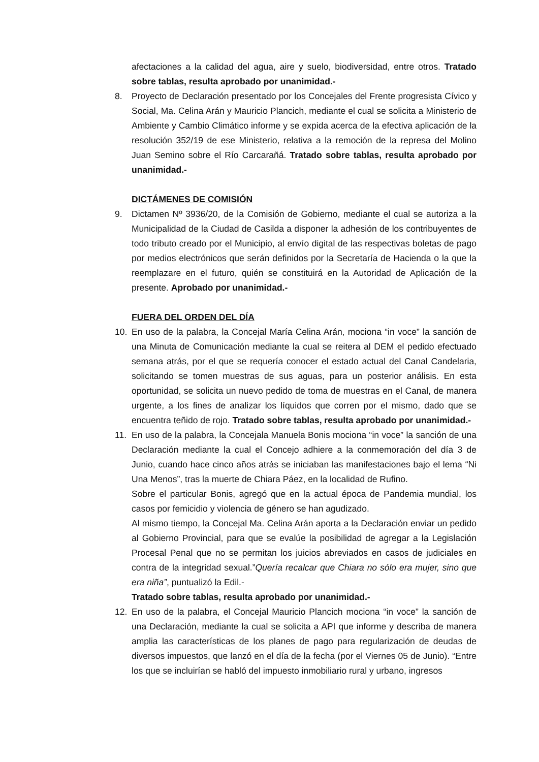afectaciones a la calidad del agua, aire y suelo, biodiversidad, entre otros. Tratado sobre tablas, resulta aprobado por unanimidad.-
8. Proyecto de Declaración presentado por los Concejales del Frente progresista Cívico y Social, Ma. Celina Arán y Mauricio Plancich, mediante el cual se solicita a Ministerio de Ambiente y Cambio Climático informe y se expida acerca de la efectiva aplicación de la resolución 352/19 de ese Ministerio, relativa a la remoción de la represa del Molino Juan Semino sobre el Río Carcarañá. Tratado sobre tablas, resulta aprobado por unanimidad.-
DICTÁMENES DE COMISIÓN
9. Dictamen Nº 3936/20, de la Comisión de Gobierno, mediante el cual se autoriza a la Municipalidad de la Ciudad de Casilda a disponer la adhesión de los contribuyentes de todo tributo creado por el Municipio, al envío digital de las respectivas boletas de pago por medios electrónicos que serán definidos por la Secretaría de Hacienda o la que la reemplazare en el futuro, quién se constituirá en la Autoridad de Aplicación de la presente. Aprobado por unanimidad.-
FUERA DEL ORDEN DEL DÍA
10. En uso de la palabra, la Concejal María Celina Arán, mociona “in voce” la sanción de una Minuta de Comunicación mediante la cual se reitera al DEM el pedido efectuado semana atrás, por el que se requería conocer el estado actual del Canal Candelaria, solicitando se tomen muestras de sus aguas, para un posterior análisis. En esta oportunidad, se solicita un nuevo pedido de toma de muestras en el Canal, de manera urgente, a los fines de analizar los líquidos que corren por el mismo, dado que se encuentra teñido de rojo. Tratado sobre tablas, resulta aprobado por unanimidad.-
11. En uso de la palabra, la Concejala Manuela Bonis mociona “in voce” la sanción de una Declaración mediante la cual el Concejo adhiere a la conmemoración del día 3 de Junio, cuando hace cinco años atrás se iniciaban las manifestaciones bajo el lema “Ni Una Menos”, tras la muerte de Chiara Páez, en la localidad de Rufino.
Sobre el particular Bonis, agregó que en la actual época de Pandemia mundial, los casos por femicidio y violencia de género se han agudizado.
Al mismo tiempo, la Concejal Ma. Celina Arán aporta a la Declaración enviar un pedido al Gobierno Provincial, para que se evalúe la posibilidad de agregar a la Legislación Procesal Penal que no se permitan los juicios abreviados en casos de judiciales en contra de la integridad sexual.”Quería recalcar que Chiara no sólo era mujer, sino que era niña”, puntualizó la Edil.-
Tratado sobre tablas, resulta aprobado por unanimidad.-
12. En uso de la palabra, el Concejal Mauricio Plancich mociona “in voce” la sanción de una Declaración, mediante la cual se solicita a API que informe y describa de manera amplia las características de los planes de pago para regularización de deudas de diversos impuestos, que lanzó en el día de la fecha (por el Viernes 05 de Junio). “Entre los que se incluirían se habló del impuesto inmobiliario rural y urbano, ingresos